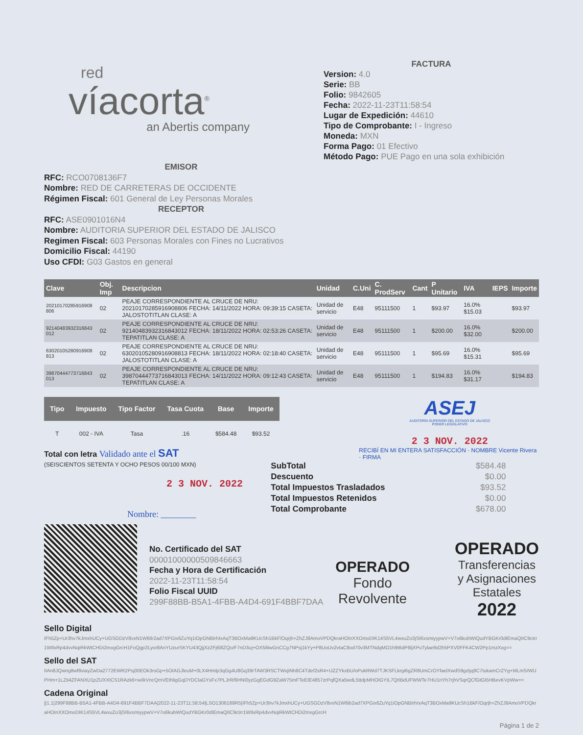red
víacorta<sup>®</sup>
an Abertis company
FACTURA
Version: 4.0
Serie: BB
Folio: 9842605
Fecha: 2022-11-23T11:58:54
Lugar de Expedición: 44610
Tipo de Comprobante: I - Ingreso
Moneda: MXN
Forma Pago: 01 Efectivo
Método Pago: PUE Pago en una sola exhibición
EMISOR
RFC: RCO0708136F7
Nombre: RED DE CARRETERAS DE OCCIDENTE
Régimen Fiscal: 601 General de Ley Personas Morales
RECEPTOR
RFC: ASE0901016N4
Nombre: AUDITORIA SUPERIOR DEL ESTADO DE JALISCO
Regimen Fiscal: 603 Personas Morales con Fines no Lucrativos
Domicilio Fiscal: 44190
Uso CFDI: G03 Gastos en general
| Clave | Obj. Imp | Descripcion | Unidad | C.Uni | C. ProdServ | Cant | P Unitario | IVA | IEPS | Importe |
| --- | --- | --- | --- | --- | --- | --- | --- | --- | --- | --- |
| 20210170285916908 806 | 02 | PEAJE CORRESPONDIENTE AL CRUCE DE NRU: 20210170285916908806 FECHA: 14/11/2022 HORA: 09:39:15 CASETA: JALOSTOTITLAN CLASE: A | Unidad de servicio | E48 | 95111500 | 1 | $93.97 | 16.0% $15.03 | | $93.97 |
| 92140483932316843 012 | 02 | PEAJE CORRESPONDIENTE AL CRUCE DE NRU: 92140483932316843012 FECHA: 18/11/2022 HORA: 02:53:26 CASETA: TEPATITLAN CLASE: A | Unidad de servicio | E48 | 95111500 | 1 | $200.00 | 16.0% $32.00 | | $200.00 |
| 63020105280916908 813 | 02 | PEAJE CORRESPONDIENTE AL CRUCE DE NRU: 63020105280916908813 FECHA: 18/11/2022 HORA: 02:18:40 CASETA: JALOSTOTITLAN CLASE: A | Unidad de servicio | E48 | 95111500 | 1 | $95.69 | 16.0% $15.31 | | $95.69 |
| 39870444773716843 013 | 02 | PEAJE CORRESPONDIENTE AL CRUCE DE NRU: 39870444773716843013 FECHA: 14/11/2022 HORA: 09:12:43 CASETA: TEPATITLAN CLASE: A | Unidad de servicio | E48 | 95111500 | 1 | $194.83 | 16.0% $31.17 | | $194.83 |
| Tipo | Impuesto | Tipo Factor | Tasa Cuota | Base | Importe |
| --- | --- | --- | --- | --- | --- |
| T | 002 - IVA | Tasa | .16 | $584.48 | $93.52 |
ASEJ
AUDITORÍA SUPERIOR DEL ESTADO DE JALISCO
PODER LEGISLATIVO
2 3 NOV. 2022
Total con letra Validado ante el SAT
(SEISCIENTOS SETENTA Y OCHO PESOS 00/100 MXN)
2 3 NOV. 2022
Nombre: ________
RECIBÍ EN MI ENTERA SATISFACCIÓN · NOMBRE Vicente Rivera · FIRMA
| SubTotal | $584.48 |
| Descuento | $0.00 |
| Total Impuestos Trasladados | $93.52 |
| Total Impuestos Retenidos | $0.00 |
| Total Comprobante | $678.00 |
No. Certificado del SAT
00001000000509846663
Fecha y Hora de Certificación
2022-11-23T11:58:54
Folio Fiscal UUID
299F88BB-B5A1-4FBB-A4D4-691F4BBF7DAA
OPERADO
Fondo
Revolvente
OPERADO
Transferencias
y Asignaciones
Estatales
2022
Sello Digital
IFh5Zp+Ur3hv7kJmxhUCy+UGSGDzV8vxN1W6ib2ad7XPGix6ZuYq1iOpGNBIrhIxAqT3BOxMa9KUcSh1BkF/Oqrjh+ZhZJ8AmoVPDQkraHOInXXOmoDIK14S5VL4wxuZo3jSI6xsmiyypwV+V7o6kubWtQudYBGKr0dIEmaQIIC9ctrr1WtlxRp4dvvNqiRkWtCHDi2mxgGrcH1FoQgp2Lyor8AnYUzurSKYU43QjjXz2Fj68lZQo/F7nD3uj+OX58iwGnCCg7NPsj1kYy+P8UoUv2vtaC8od70v3MTNdqMO1h9t6dP8ljXPuTylae9d2h5PXV0FFK4CW2Pp1mzXxg==
Sello del SAT
IIAn8JQwng8wf8viayZwDa2772EWR2Psj00EOk3rsGp+5OIAGJleuM+0LX4Hmlp3qGg4U8Gq39rTAW3RSCTWxjiNh8C4Tdef2sR4+IJZZYkxBU/oPukRWd7TJKSFLkrgi6gZR8UmCrOYfaelXwdS9gztjq9C7tukamCrZYg+MLmS/WUPHm+1LZti4ZFANXU1pZUXXICS1RAzk6+w/ikVncQmVEthligGqDYDClaGYsFx7PLJrR/6HNI0yzGgEGdG9ZaW75mFTeEIE4857zrPqfQXa5wdL5ttdpMHOIGYIL7QtIBdUFWWTe7HU1nYh7rjhVSqrQCfGtGI5HBevKVpWw==
Cadena Original
||1.1|299F88BB-B5A1-4FBB-A4D4-691F4BBF7DAA|2022-11-23T11:58:54|LSO1306189R5|IFh5Zp+Ur3hv7kJmxhUCy+UGSGDzV8vxN1W6ib2ad7XPGix6ZuYq1iOpGNBIrhIxAqT3BOxMa9KUcSh1BkF/Oqrjh+ZhZJ8AmoVPDQkraHOInXXOmoDIK14S5VL4wxuZo3jSI6xsmiyypwV+V7o6kubWtQudYBGKr0dIEmaQIIC9ctrr1WtlxRp4dvvNqiRkWtCHDi2mxgGrcH
Página 1 de 2